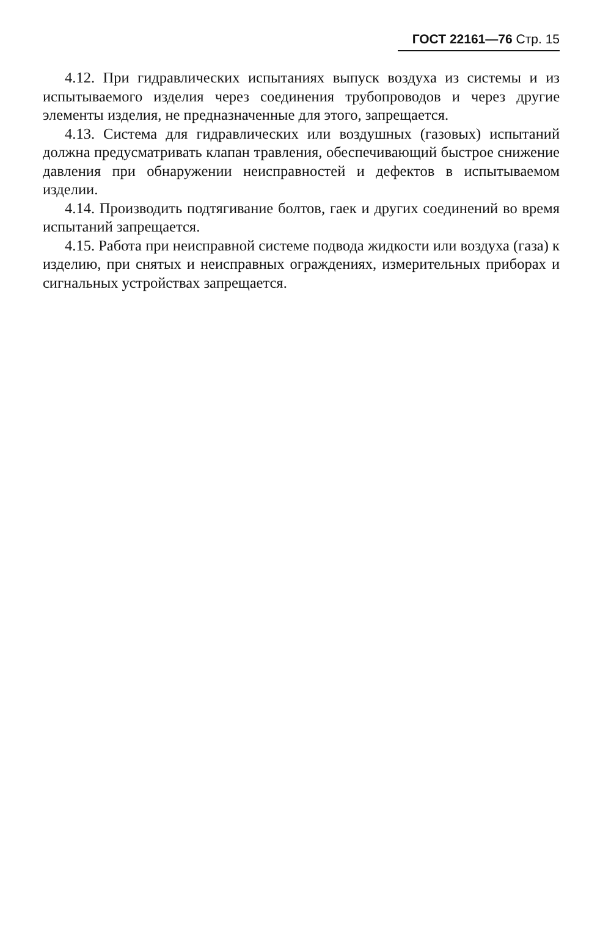ГОСТ 22161—76 Стр. 15
4.12. При гидравлических испытаниях выпуск воздуха из системы и из испытываемого изделия через соединения трубопроводов и через другие элементы изделия, не предназначенные для этого, запрещается.
4.13. Система для гидравлических или воздушных (газовых) испытаний должна предусматривать клапан травления, обеспечивающий быстрое снижение давления при обнаружении неисправностей и дефектов в испытываемом изделии.
4.14. Производить подтягивание болтов, гаек и других соединений во время испытаний запрещается.
4.15. Работа при неисправной системе подвода жидкости или воздуха (газа) к изделию, при снятых и неисправных ограждениях, измерительных приборах и сигнальных устройствах запрещается.